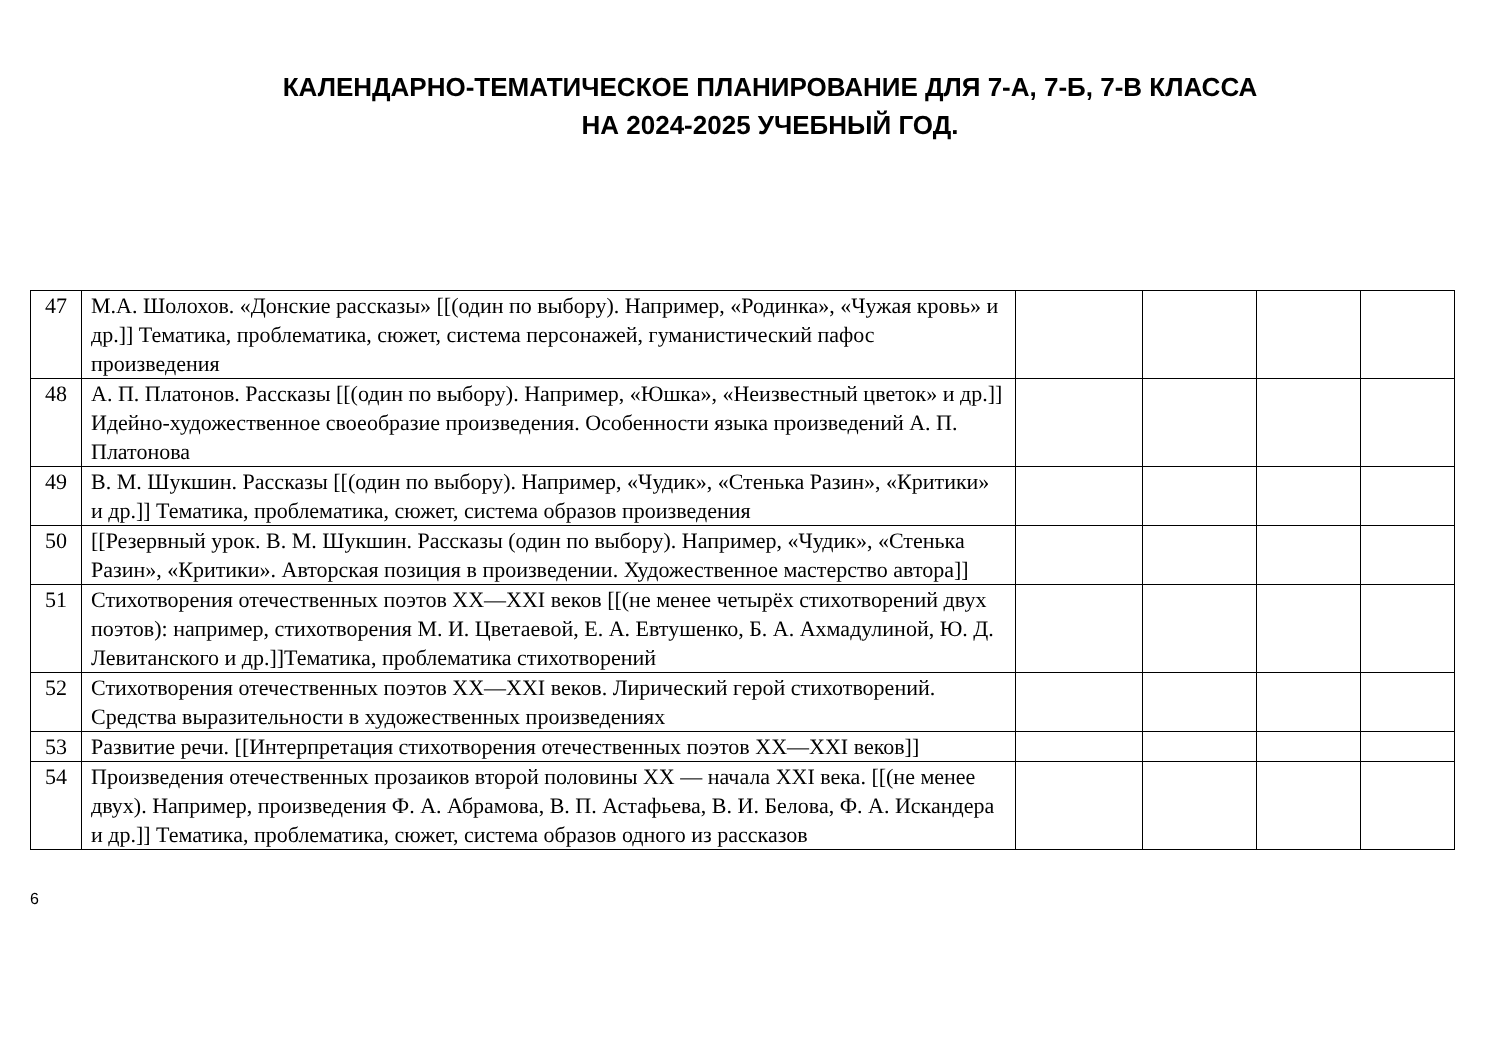КАЛЕНДАРНО-ТЕМАТИЧЕСКОЕ ПЛАНИРОВАНИЕ ДЛЯ 7-А, 7-Б, 7-В КЛАССА
НА 2024-2025 УЧЕБНЫЙ ГОД.
| 47 | М.А. Шолохов. «Донские рассказы» [[(один по выбору). Например, «Родинка», «Чужая кровь» и др.]] Тематика, проблематика, сюжет, система персонажей, гуманистический пафос произведения | | | | |
| 48 | А. П. Платонов. Рассказы [[(один по выбору). Например, «Юшка», «Неизвестный цветок» и др.]] Идейно-художественное своеобразие произведения. Особенности языка произведений А. П. Платонова | | | | |
| 49 | В. М. Шукшин. Рассказы [[(один по выбору). Например, «Чудик», «Стенька Разин», «Критики» и др.]] Тематика, проблематика, сюжет, система образов произведения | | | | |
| 50 | [[Резервный урок. В. М. Шукшин. Рассказы (один по выбору). Например, «Чудик», «Стенька Разин», «Критики». Авторская позиция в произведении. Художественное мастерство автора]] | | | | |
| 51 | Стихотворения отечественных поэтов XX—XXI веков [[(не менее четырёх стихотворений двух поэтов): например, стихотворения М. И. Цветаевой, Е. А. Евтушенко, Б. А. Ахмадулиной, Ю. Д. Левитанского и др.]]Тематика, проблематика стихотворений | | | | |
| 52 | Стихотворения отечественных поэтов XX—XXI веков. Лирический герой стихотворений. Средства выразительности в художественных произведениях | | | | |
| 53 | Развитие речи. [[Интерпретация стихотворения отечественных поэтов XX—XXI веков]] | | | | |
| 54 | Произведения отечественных прозаиков второй половины XX — начала XXI века. [[(не менее двух). Например, произведения Ф. А. Абрамова, В. П. Астафьева, В. И. Белова, Ф. А. Искандера и др.]] Тематика, проблематика, сюжет, система образов одного из рассказов | | | | |
6